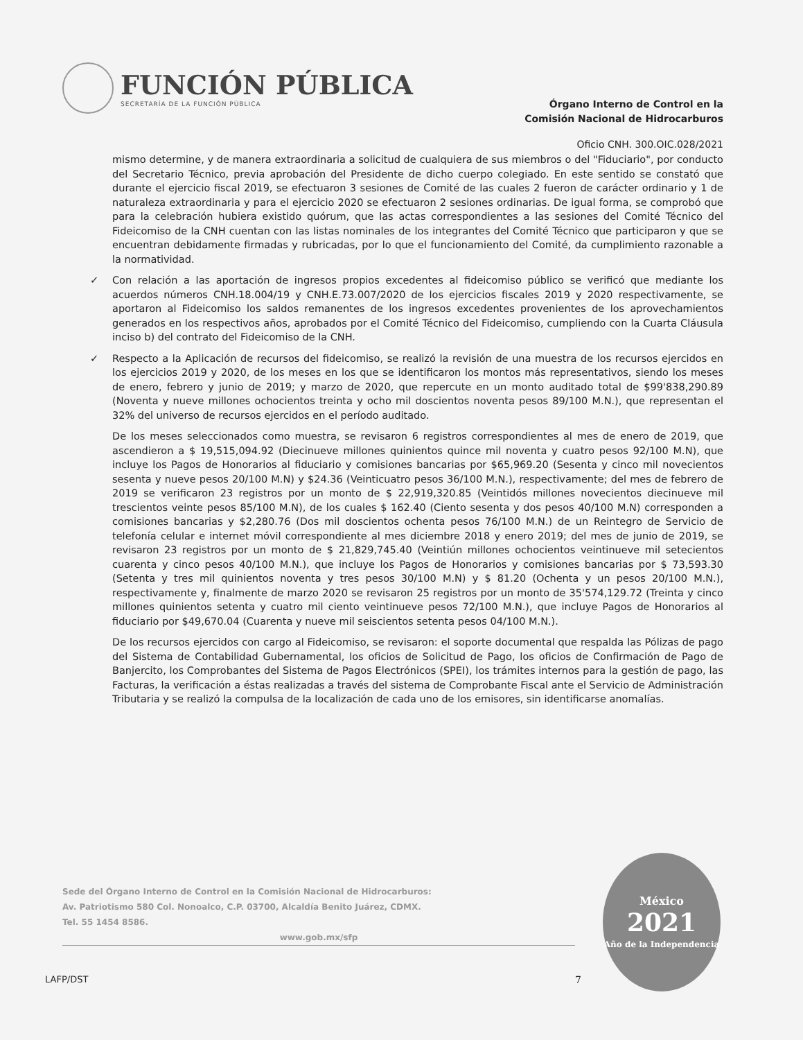FUNCIÓN PÚBLICA
SECRETARÍA DE LA FUNCIÓN PÚBLICA
Órgano Interno de Control en la
Comisión Nacional de Hidrocarburos
Oficio CNH. 300.OIC.028/2021
mismo determine, y de manera extraordinaria a solicitud de cualquiera de sus miembros o del "Fiduciario", por conducto del Secretario Técnico, previa aprobación del Presidente de dicho cuerpo colegiado. En este sentido se constató que durante el ejercicio fiscal 2019, se efectuaron 3 sesiones de Comité de las cuales 2 fueron de carácter ordinario y 1 de naturaleza extraordinaria y para el ejercicio 2020 se efectuaron 2 sesiones ordinarias. De igual forma, se comprobó que para la celebración hubiera existido quórum, que las actas correspondientes a las sesiones del Comité Técnico del Fideicomiso de la CNH cuentan con las listas nominales de los integrantes del Comité Técnico que participaron y que se encuentran debidamente firmadas y rubricadas, por lo que el funcionamiento del Comité, da cumplimiento razonable a la normatividad.
✓ Con relación a las aportación de ingresos propios excedentes al fideicomiso público se verificó que mediante los acuerdos números CNH.18.004/19 y CNH.E.73.007/2020 de los ejercicios fiscales 2019 y 2020 respectivamente, se aportaron al Fideicomiso los saldos remanentes de los ingresos excedentes provenientes de los aprovechamientos generados en los respectivos años, aprobados por el Comité Técnico del Fideicomiso, cumpliendo con la Cuarta Cláusula inciso b) del contrato del Fideicomiso de la CNH.
✓ Respecto a la Aplicación de recursos del fideicomiso, se realizó la revisión de una muestra de los recursos ejercidos en los ejercicios 2019 y 2020, de los meses en los que se identificaron los montos más representativos, siendo los meses de enero, febrero y junio de 2019; y marzo de 2020, que repercute en un monto auditado total de $99'838,290.89 (Noventa y nueve millones ochocientos treinta y ocho mil doscientos noventa pesos 89/100 M.N.), que representan el 32% del universo de recursos ejercidos en el período auditado.
De los meses seleccionados como muestra, se revisaron 6 registros correspondientes al mes de enero de 2019, que ascendieron a $ 19,515,094.92 (Diecinueve millones quinientos quince mil noventa y cuatro pesos 92/100 M.N), que incluye los Pagos de Honorarios al fiduciario y comisiones bancarias por $65,969.20 (Sesenta y cinco mil novecientos sesenta y nueve pesos 20/100 M.N) y $24.36 (Veinticuatro pesos 36/100 M.N.), respectivamente; del mes de febrero de 2019 se verificaron 23 registros por un monto de $ 22,919,320.85 (Veintidós millones novecientos diecinueve mil trescientos veinte pesos 85/100 M.N), de los cuales $ 162.40 (Ciento sesenta y dos pesos 40/100 M.N) corresponden a comisiones bancarias y $2,280.76 (Dos mil doscientos ochenta pesos 76/100 M.N.) de un Reintegro de Servicio de telefonía celular e internet móvil correspondiente al mes diciembre 2018 y enero 2019; del mes de junio de 2019, se revisaron 23 registros por un monto de $ 21,829,745.40 (Veintiún millones ochocientos veintinueve mil setecientos cuarenta y cinco pesos 40/100 M.N.), que incluye los Pagos de Honorarios y comisiones bancarias por $ 73,593.30 (Setenta y tres mil quinientos noventa y tres pesos 30/100 M.N) y $ 81.20 (Ochenta y un pesos 20/100 M.N.), respectivamente y, finalmente de marzo 2020 se revisaron 25 registros por un monto de 35'574,129.72 (Treinta y cinco millones quinientos setenta y cuatro mil ciento veintinueve pesos 72/100 M.N.), que incluye Pagos de Honorarios al fiduciario por $49,670.04 (Cuarenta y nueve mil seiscientos setenta pesos 04/100 M.N.).
De los recursos ejercidos con cargo al Fideicomiso, se revisaron: el soporte documental que respalda las Pólizas de pago del Sistema de Contabilidad Gubernamental, los oficios de Solicitud de Pago, los oficios de Confirmación de Pago de Banjercito, los Comprobantes del Sistema de Pagos Electrónicos (SPEI), los trámites internos para la gestión de pago, las Facturas, la verificación a éstas realizadas a través del sistema de Comprobante Fiscal ante el Servicio de Administración Tributaria y se realizó la compulsa de la localización de cada uno de los emisores, sin identificarse anomalías.
Sede del Órgano Interno de Control en la Comisión Nacional de Hidrocarburos:
Av. Patriotismo 580 Col. Nonoalco, C.P. 03700, Alcaldía Benito Juárez, CDMX.
Tel. 55 1454 8586.
www.gob.mx/sfp
LAFP/DST 7
México
2021
Año de la Independencia